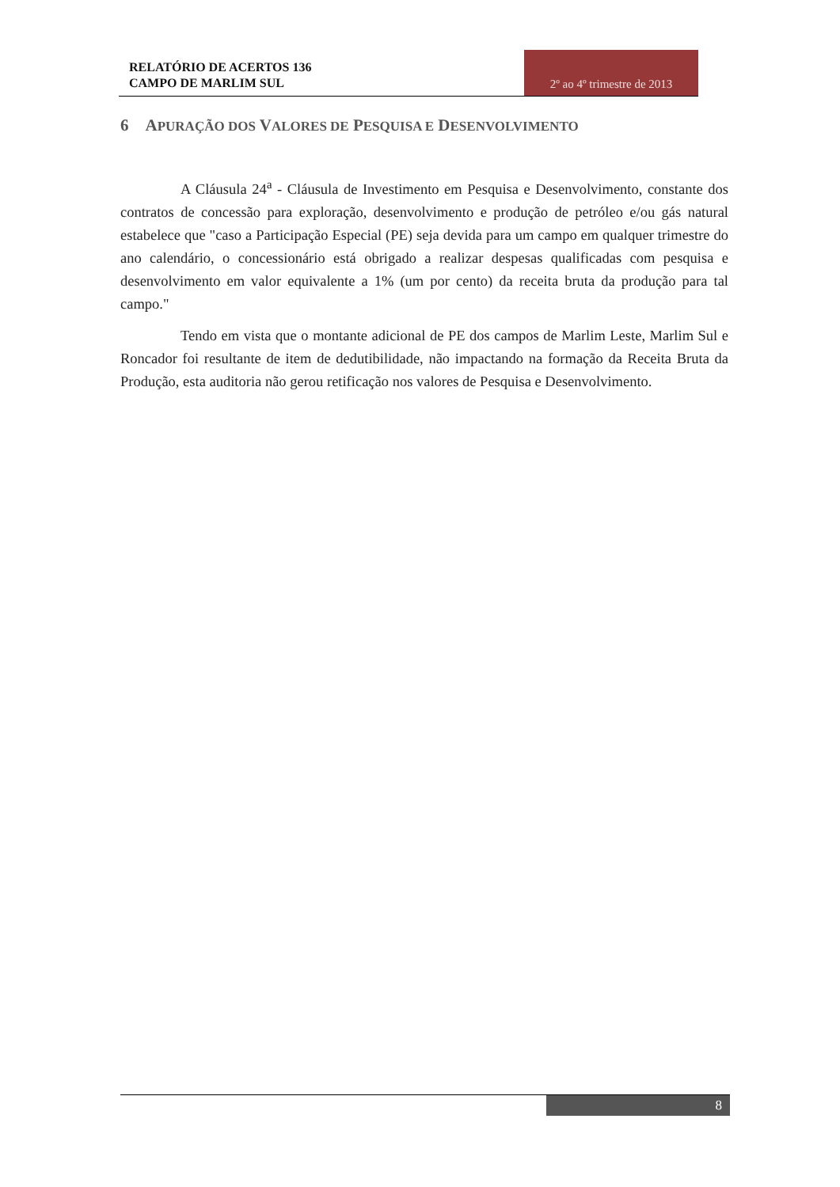RELATÓRIO DE ACERTOS 136
CAMPO DE MARLIM SUL
2º ao 4º trimestre de 2013
6 APURAÇÃO DOS VALORES DE PESQUISA E DESENVOLVIMENTO
A Cláusula 24<sup>a</sup> - Cláusula de Investimento em Pesquisa e Desenvolvimento, constante dos contratos de concessão para exploração, desenvolvimento e produção de petróleo e/ou gás natural estabelece que "caso a Participação Especial (PE) seja devida para um campo em qualquer trimestre do ano calendário, o concessionário está obrigado a realizar despesas qualificadas com pesquisa e desenvolvimento em valor equivalente a 1% (um por cento) da receita bruta da produção para tal campo."
Tendo em vista que o montante adicional de PE dos campos de Marlim Leste, Marlim Sul e Roncador foi resultante de item de dedutibilidade, não impactando na formação da Receita Bruta da Produção, esta auditoria não gerou retificação nos valores de Pesquisa e Desenvolvimento.
8